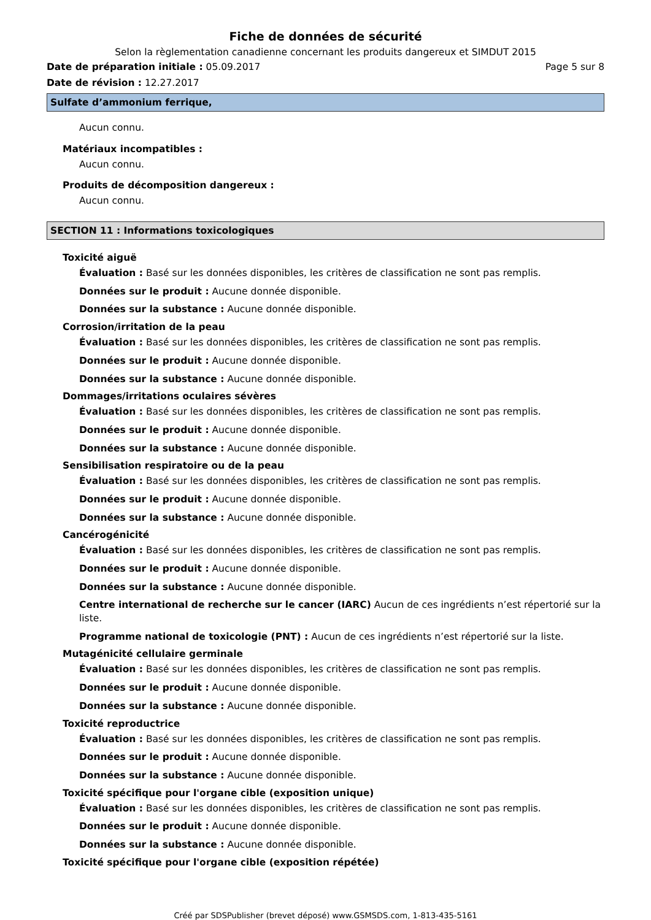Fiche de données de sécurité
Selon la règlementation canadienne concernant les produits dangereux et SIMDUT 2015
Date de préparation initiale : 05.09.2017 Page 5 sur 8
Date de révision : 12.27.2017
Sulfate d’ammonium ferrique,
Aucun connu.
Matériaux incompatibles :
Aucun connu.
Produits de décomposition dangereux :
Aucun connu.
SECTION 11 : Informations toxicologiques
Toxicité aiguë
Évaluation : Basé sur les données disponibles, les critères de classification ne sont pas remplis.
Données sur le produit : Aucune donnée disponible.
Données sur la substance : Aucune donnée disponible.
Corrosion/irritation de la peau
Évaluation : Basé sur les données disponibles, les critères de classification ne sont pas remplis.
Données sur le produit : Aucune donnée disponible.
Données sur la substance : Aucune donnée disponible.
Dommages/irritations oculaires sévères
Évaluation : Basé sur les données disponibles, les critères de classification ne sont pas remplis.
Données sur le produit : Aucune donnée disponible.
Données sur la substance : Aucune donnée disponible.
Sensibilisation respiratoire ou de la peau
Évaluation : Basé sur les données disponibles, les critères de classification ne sont pas remplis.
Données sur le produit : Aucune donnée disponible.
Données sur la substance : Aucune donnée disponible.
Cancérogénicité
Évaluation : Basé sur les données disponibles, les critères de classification ne sont pas remplis.
Données sur le produit : Aucune donnée disponible.
Données sur la substance : Aucune donnée disponible.
Centre international de recherche sur le cancer (IARC) Aucun de ces ingrédients n’est répertorié sur la liste.
Programme national de toxicologie (PNT) : Aucun de ces ingrédients n’est répertorié sur la liste.
Mutagénicité cellulaire germinale
Évaluation : Basé sur les données disponibles, les critères de classification ne sont pas remplis.
Données sur le produit : Aucune donnée disponible.
Données sur la substance : Aucune donnée disponible.
Toxicité reproductrice
Évaluation : Basé sur les données disponibles, les critères de classification ne sont pas remplis.
Données sur le produit : Aucune donnée disponible.
Données sur la substance : Aucune donnée disponible.
Toxicité spécifique pour l'organe cible (exposition unique)
Évaluation : Basé sur les données disponibles, les critères de classification ne sont pas remplis.
Données sur le produit : Aucune donnée disponible.
Données sur la substance : Aucune donnée disponible.
Toxicité spécifique pour l'organe cible (exposition répétée)
Créé par SDSPublisher (brevet déposé) www.GSMSDS.com, 1-813-435-5161